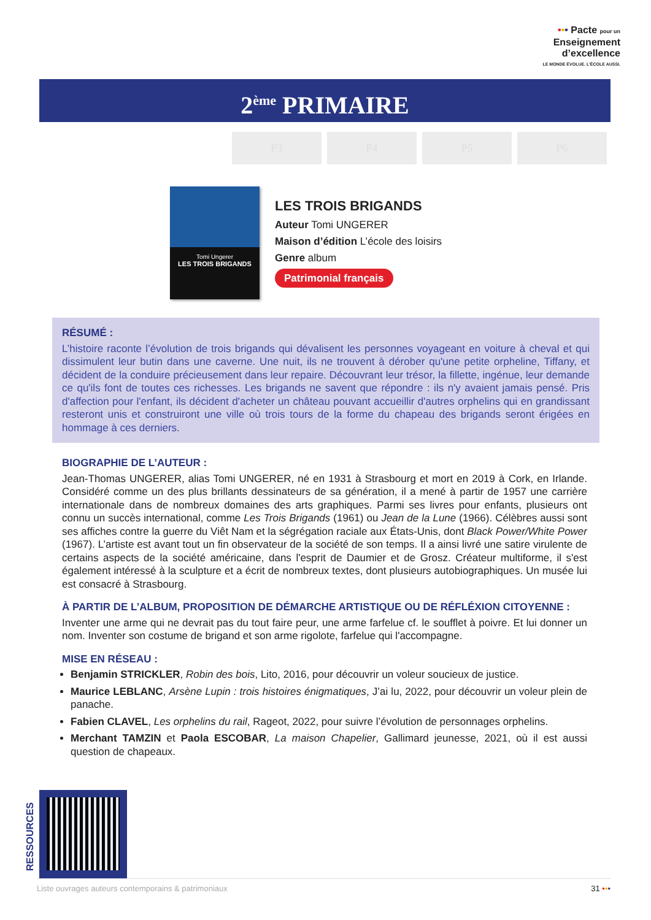••• Pacte pour un
Enseignement
d’excellence
LE MONDE ÉVOLUE. L’ÉCOLE AUSSI.
2<sup>ème</sup> PRIMAIRE
P3 P4 P5 P6
Tomi Ungerer
LES TROIS BRIGANDS
LES TROIS BRIGANDS
Auteur Tomi UNGERER
Maison d’édition L’école des loisirs
Genre album
Patrimonial français
RÉSUMÉ :
L’histoire raconte l’évolution de trois brigands qui dévalisent les personnes voyageant en voiture à cheval et qui dissimulent leur butin dans une caverne. Une nuit, ils ne trouvent à dérober qu'une petite orpheline, Tiffany, et décident de la conduire précieusement dans leur repaire. Découvrant leur trésor, la fillette, ingénue, leur demande ce qu'ils font de toutes ces richesses. Les brigands ne savent que répondre : ils n'y avaient jamais pensé. Pris d'affection pour l'enfant, ils décident d'acheter un château pouvant accueillir d'autres orphelins qui en grandissant resteront unis et construiront une ville où trois tours de la forme du chapeau des brigands seront érigées en hommage à ces derniers.
BIOGRAPHIE DE L’AUTEUR :
Jean-Thomas UNGERER, alias Tomi UNGERER, né en 1931 à Strasbourg et mort en 2019 à Cork, en Irlande. Considéré comme un des plus brillants dessinateurs de sa génération, il a mené à partir de 1957 une carrière internationale dans de nombreux domaines des arts graphiques. Parmi ses livres pour enfants, plusieurs ont connu un succès international, comme Les Trois Brigands (1961) ou Jean de la Lune (1966). Célèbres aussi sont ses affiches contre la guerre du Viêt Nam et la ségrégation raciale aux États-Unis, dont Black Power/White Power (1967). L’artiste est avant tout un fin observateur de la société de son temps. Il a ainsi livré une satire virulente de certains aspects de la société américaine, dans l'esprit de Daumier et de Grosz. Créateur multiforme, il s'est également intéressé à la sculpture et a écrit de nombreux textes, dont plusieurs autobiographiques. Un musée lui est consacré à Strasbourg.
À PARTIR DE L’ALBUM, PROPOSITION DE DÉMARCHE ARTISTIQUE OU DE RÉFLÉXION CITOYENNE :
Inventer une arme qui ne devrait pas du tout faire peur, une arme farfelue cf. le soufflet à poivre. Et lui donner un nom. Inventer son costume de brigand et son arme rigolote, farfelue qui l'accompagne.
MISE EN RÉSEAU :
Benjamin STRICKLER, Robin des bois, Lito, 2016, pour découvrir un voleur soucieux de justice.
Maurice LEBLANC, Arsène Lupin : trois histoires énigmatiques, J’ai lu, 2022, pour découvrir un voleur plein de panache.
Fabien CLAVEL, Les orphelins du rail, Rageot, 2022, pour suivre l’évolution de personnages orphelins.
Merchant TAMZIN et Paola ESCOBAR, La maison Chapelier, Gallimard jeunesse, 2021, où il est aussi question de chapeaux.
RESSOURCES
Liste ouvrages auteurs contemporains & patrimoniaux 31 •••